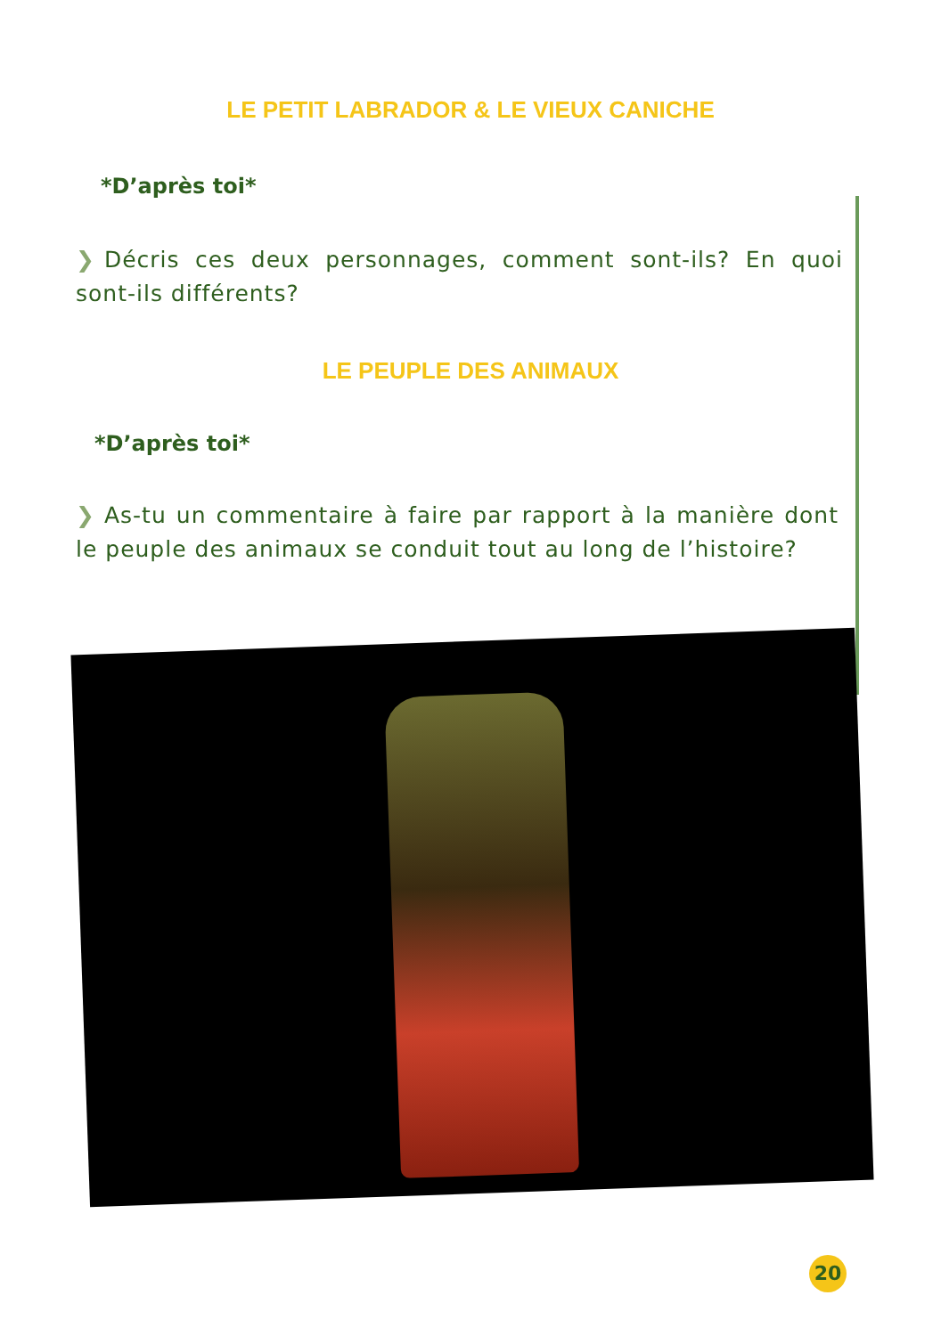LE PETIT LABRADOR & LE VIEUX CANICHE
*D’après toi*
❯ Décris ces deux personnages, comment sont-ils? En quoi sont-ils différents?
LE PEUPLE DES ANIMAUX
*D’après toi*
❯ As-tu un commentaire à faire par rapport à la manière dont le peuple des animaux se conduit tout au long de l’histoire?
20